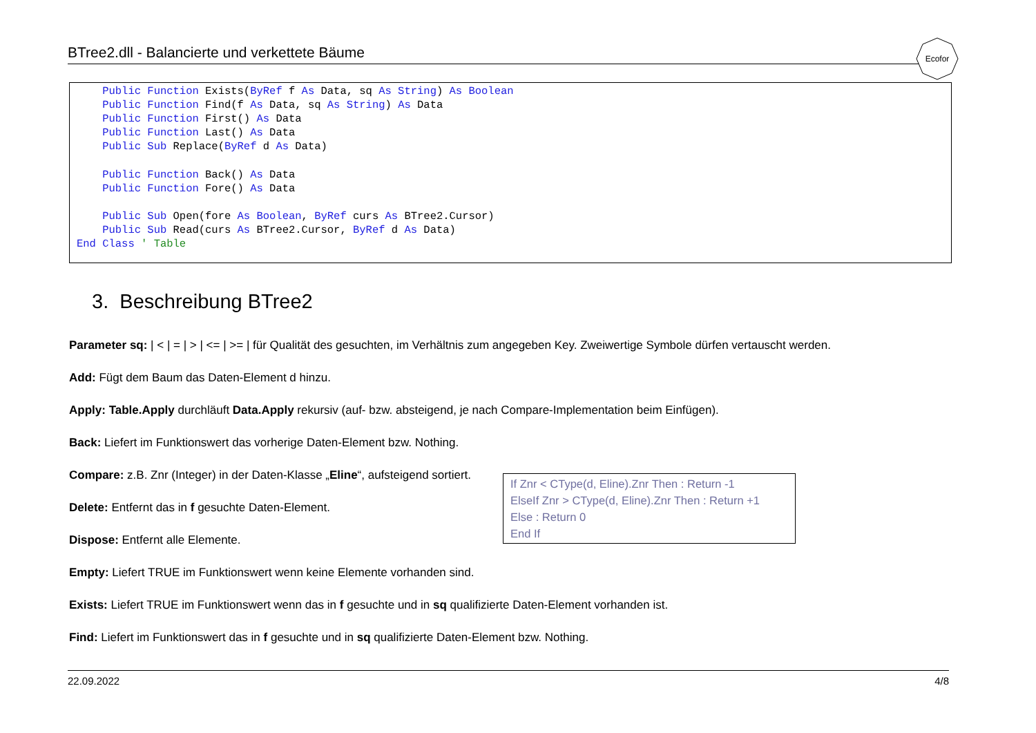BTree2.dll - Balancierte und verkettete Bäume
Ecofor
Public Function Exists(ByRef f As Data, sq As String) As Boolean Public Function Find(f As Data, sq As String) As Data Public Function First() As Data Public Function Last() As Data Public Sub Replace(ByRef d As Data) Public Function Back() As Data Public Function Fore() As Data Public Sub Open(fore As Boolean, ByRef curs As BTree2.Cursor) Public Sub Read(curs As BTree2.Cursor, ByRef d As Data) End Class ' Table
3. Beschreibung BTree2
Parameter sq: | < | = | > | <= | >= | für Qualität des gesuchten, im Verhältnis zum angegeben Key. Zweiwertige Symbole dürfen vertauscht werden.
Add: Fügt dem Baum das Daten-Element d hinzu.
Apply: Table.Apply durchläuft Data.Apply rekursiv (auf- bzw. absteigend, je nach Compare-Implementation beim Einfügen).
Back: Liefert im Funktionswert das vorherige Daten-Element bzw. Nothing.
Compare: z.B. Znr (Integer) in der Daten-Klasse „Eline“, aufsteigend sortiert.
Delete: Entfernt das in f gesuchte Daten-Element.
Dispose: Entfernt alle Elemente.
Empty: Liefert TRUE im Funktionswert wenn keine Elemente vorhanden sind.
Exists: Liefert TRUE im Funktionswert wenn das in f gesuchte und in sq qualifizierte Daten-Element vorhanden ist.
Find: Liefert im Funktionswert das in f gesuchte und in sq qualifizierte Daten-Element bzw. Nothing.
If Znr < CType(d, Eline).Znr Then : Return -1
ElseIf Znr > CType(d, Eline).Znr Then : Return +1
Else : Return 0
End If
22.09.2022 4/8